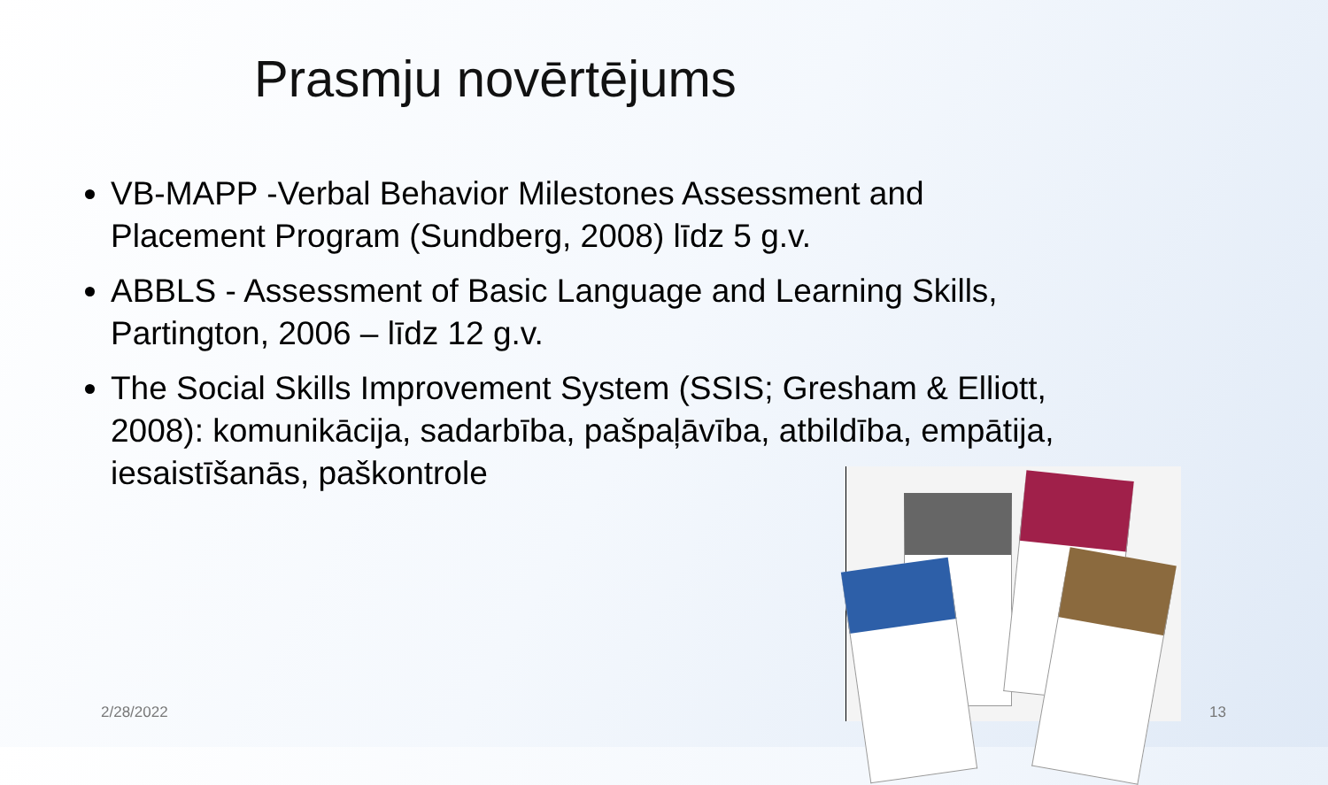Prasmju novērtējums
VB-MAPP -Verbal Behavior Milestones Assessment and Placement Program (Sundberg, 2008) līdz 5 g.v.
ABBLS - Assessment of Basic Language and Learning Skills, Partington, 2006 – līdz 12 g.v.
The Social Skills Improvement System (SSIS; Gresham & Elliott, 2008): komunikācija, sadarbība, pašpaļāvība, atbildība, empātija, iesaistīšanās, paškontrole
2/28/2022 13